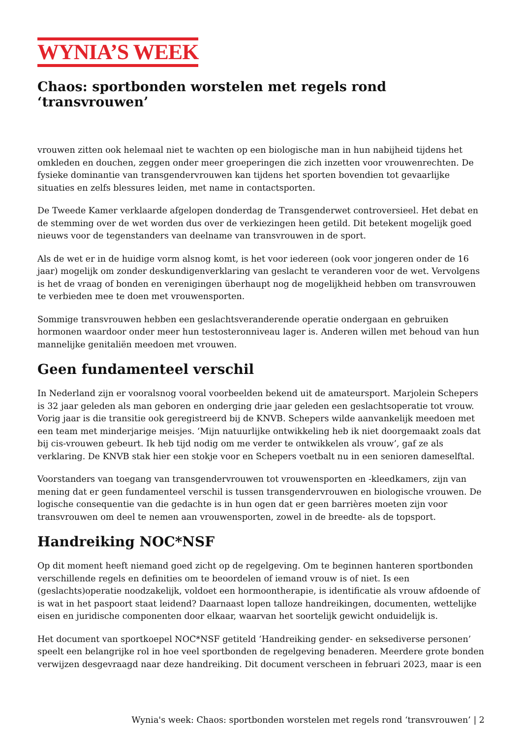WYNIA’S WEEK
Chaos: sportbonden worstelen met regels rond ‘transvrouwen’
vrouwen zitten ook helemaal niet te wachten op een biologische man in hun nabijheid tijdens het omkleden en douchen, zeggen onder meer groeperingen die zich inzetten voor vrouwenrechten. De fysieke dominantie van transgendervrouwen kan tijdens het sporten bovendien tot gevaarlijke situaties en zelfs blessures leiden, met name in contactsporten.
De Tweede Kamer verklaarde afgelopen donderdag de Transgenderwet controversieel. Het debat en de stemming over de wet worden dus over de verkiezingen heen getild. Dit betekent mogelijk goed nieuws voor de tegenstanders van deelname van transvrouwen in de sport.
Als de wet er in de huidige vorm alsnog komt, is het voor iedereen (ook voor jongeren onder de 16 jaar) mogelijk om zonder deskundigenverklaring van geslacht te veranderen voor de wet. Vervolgens is het de vraag of bonden en verenigingen überhaupt nog de mogelijkheid hebben om transvrouwen te verbieden mee te doen met vrouwensporten.
Sommige transvrouwen hebben een geslachtsveranderende operatie ondergaan en gebruiken hormonen waardoor onder meer hun testosteronniveau lager is. Anderen willen met behoud van hun mannelijke genitaliën meedoen met vrouwen.
Geen fundamenteel verschil
In Nederland zijn er vooralsnog vooral voorbeelden bekend uit de amateursport. Marjolein Schepers is 32 jaar geleden als man geboren en onderging drie jaar geleden een geslachtsoperatie tot vrouw. Vorig jaar is die transitie ook geregistreerd bij de KNVB. Schepers wilde aanvankelijk meedoen met een team met minderjarige meisjes. ‘Mijn natuurlijke ontwikkeling heb ik niet doorgemaakt zoals dat bij cis-vrouwen gebeurt. Ik heb tijd nodig om me verder te ontwikkelen als vrouw’, gaf ze als verklaring. De KNVB stak hier een stokje voor en Schepers voetbalt nu in een senioren dameselftal.
Voorstanders van toegang van transgendervrouwen tot vrouwensporten en -kleedkamers, zijn van mening dat er geen fundamenteel verschil is tussen transgendervrouwen en biologische vrouwen. De logische consequentie van die gedachte is in hun ogen dat er geen barrières moeten zijn voor transvrouwen om deel te nemen aan vrouwensporten, zowel in de breedte- als de topsport.
Handreiking NOC*NSF
Op dit moment heeft niemand goed zicht op de regelgeving. Om te beginnen hanteren sportbonden verschillende regels en definities om te beoordelen of iemand vrouw is of niet. Is een (geslachts)operatie noodzakelijk, voldoet een hormoontherapie, is identificatie als vrouw afdoende of is wat in het paspoort staat leidend? Daarnaast lopen talloze handreikingen, documenten, wettelijke eisen en juridische componenten door elkaar, waarvan het soortelijk gewicht onduidelijk is.
Het document van sportkoepel NOC*NSF getiteld ‘Handreiking gender- en seksediverse personen’ speelt een belangrijke rol in hoe veel sportbonden de regelgeving benaderen. Meerdere grote bonden verwijzen desgevraagd naar deze handreiking. Dit document verscheen in februari 2023, maar is een
Wynia's week: Chaos: sportbonden worstelen met regels rond ‘transvrouwen’ | 2